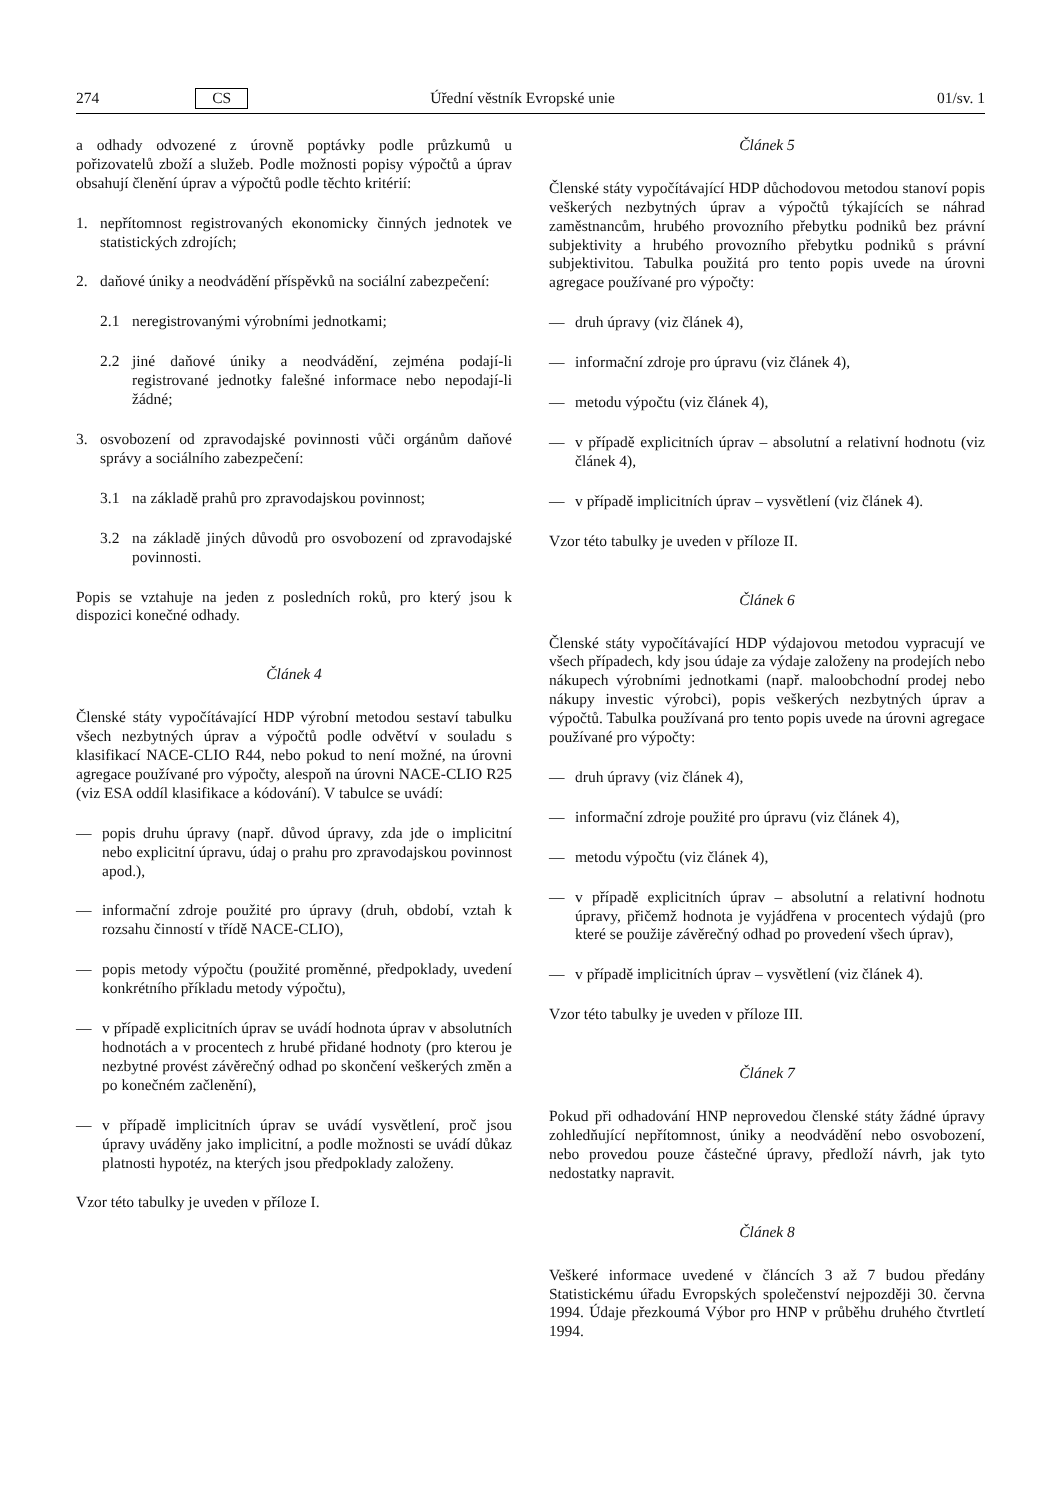274 CS Úřední věstník Evropské unie 01/sv. 1
a odhady odvozené z úrovně poptávky podle průzkumů u pořizovatelů zboží a služeb. Podle možnosti popisy výpočtů a úprav obsahují členění úprav a výpočtů podle těchto kritérií:
1. nepřítomnost registrovaných ekonomicky činných jednotek ve statistických zdrojích;
2. daňové úniky a neodvádění příspěvků na sociální zabezpečení:
2.1 neregistrovanými výrobními jednotkami;
2.2 jiné daňové úniky a neodvádění, zejména podají-li registrované jednotky falešné informace nebo nepodají-li žádné;
3. osvobození od zpravodajské povinnosti vůči orgánům daňové správy a sociálního zabezpečení:
3.1 na základě prahů pro zpravodajskou povinnost;
3.2 na základě jiných důvodů pro osvobození od zpravodajské povinnosti.
Popis se vztahuje na jeden z posledních roků, pro který jsou k dispozici konečné odhady.
Článek 4
Členské státy vypočítávající HDP výrobní metodou sestaví tabulku všech nezbytných úprav a výpočtů podle odvětví v souladu s klasifikací NACE-CLIO R44, nebo pokud to není možné, na úrovni agregace používané pro výpočty, alespoň na úrovni NACE-CLIO R25 (viz ESA oddíl klasifikace a kódování). V tabulce se uvádí:
— popis druhu úpravy (např. důvod úpravy, zda jde o implicitní nebo explicitní úpravu, údaj o prahu pro zpravodajskou povinnost apod.),
— informační zdroje použité pro úpravy (druh, období, vztah k rozsahu činností v třídě NACE-CLIO),
— popis metody výpočtu (použité proměnné, předpoklady, uvedení konkrétního příkladu metody výpočtu),
— v případě explicitních úprav se uvádí hodnota úprav v absolutních hodnotách a v procentech z hrubé přidané hodnoty (pro kterou je nezbytné provést závěrečný odhad po skončení veškerých změn a po konečném začlenění),
— v případě implicitních úprav se uvádí vysvětlení, proč jsou úpravy uváděny jako implicitní, a podle možnosti se uvádí důkaz platnosti hypotéz, na kterých jsou předpoklady založeny.
Vzor této tabulky je uveden v příloze I.
Článek 5
Členské státy vypočítávající HDP důchodovou metodou stanoví popis veškerých nezbytných úprav a výpočtů týkajících se náhrad zaměstnancům, hrubého provozního přebytku podniků bez právní subjektivity a hrubého provozního přebytku podniků s právní subjektivitou. Tabulka použitá pro tento popis uvede na úrovni agregace používané pro výpočty:
— druh úpravy (viz článek 4),
— informační zdroje pro úpravu (viz článek 4),
— metodu výpočtu (viz článek 4),
— v případě explicitních úprav – absolutní a relativní hodnotu (viz článek 4),
— v případě implicitních úprav – vysvětlení (viz článek 4).
Vzor této tabulky je uveden v příloze II.
Článek 6
Členské státy vypočítávající HDP výdajovou metodou vypracují ve všech případech, kdy jsou údaje za výdaje založeny na prodejích nebo nákupech výrobními jednotkami (např. maloobchodní prodej nebo nákupy investic výrobci), popis veškerých nezbytných úprav a výpočtů. Tabulka používaná pro tento popis uvede na úrovni agregace používané pro výpočty:
— druh úpravy (viz článek 4),
— informační zdroje použité pro úpravu (viz článek 4),
— metodu výpočtu (viz článek 4),
— v případě explicitních úprav – absolutní a relativní hodnotu úpravy, přičemž hodnota je vyjádřena v procentech výdajů (pro které se použije závěrečný odhad po provedení všech úprav),
— v případě implicitních úprav – vysvětlení (viz článek 4).
Vzor této tabulky je uveden v příloze III.
Článek 7
Pokud při odhadování HNP neprovedou členské státy žádné úpravy zohledňující nepřítomnost, úniky a neodvádění nebo osvobození, nebo provedou pouze částečné úpravy, předloží návrh, jak tyto nedostatky napravit.
Článek 8
Veškeré informace uvedené v článcích 3 až 7 budou předány Statistickému úřadu Evropských společenství nejpozději 30. června 1994. Údaje přezkoumá Výbor pro HNP v průběhu druhého čtvrtletí 1994.